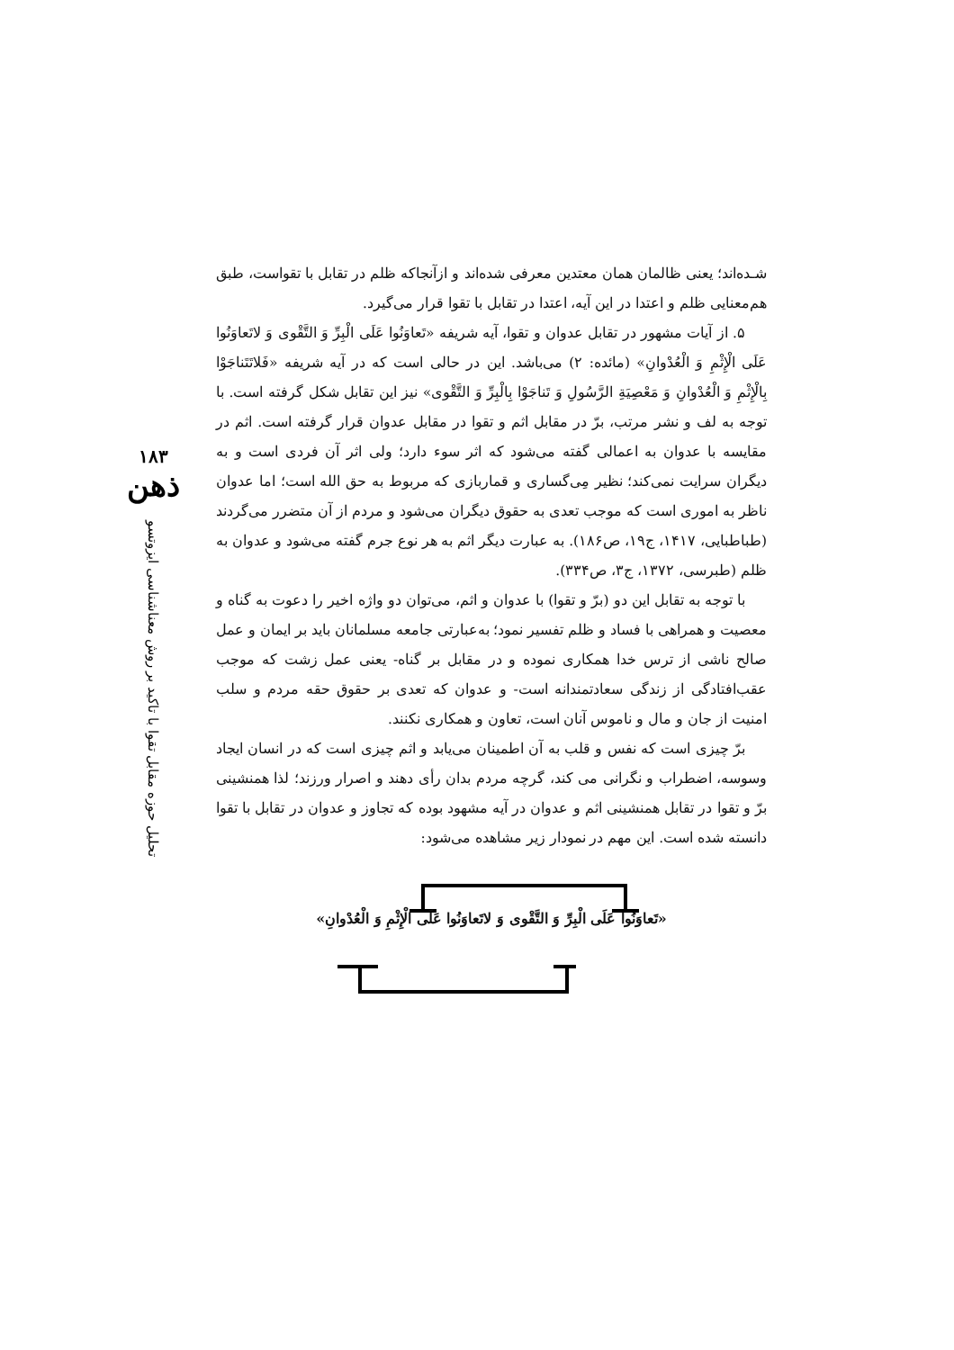۱۸۳
ذهن
تحلیل حوزه مقابل تقوا با تاکید بر روش معناشناسی ایزوتسو
شـده‌اند؛ یعنی ظالمان همان معتدین معرفی شده‌اند و ازآنجاکه ظلم در تقابل با تقواست، طبق هم‌معنایی ظلم و اعتدا در این آیه، اعتدا در تقابل با تقوا قرار می‌گیرد.
۵. از آیات مشهور در تقابل عدوان و تقوا، آیه شریفه «تَعاوَنُوا عَلَی الْبِرِّ وَ التَّقْوی وَ لاتَعاوَنُوا عَلَی الْإِثْمِ وَ الْعُدْوانِ» (مائده: ۲) می‌باشد. این در حالی است که در آیه شریفه «فَلاتَتَناجَوْا بِالْإِثْمِ وَ الْعُدْوانِ وَ مَعْصِیَةِ الرَّسُولِ وَ تَناجَوْا بِالْبِرِّ وَ التَّقْوی» نیز این تقابل شکل گرفته است. با توجه به لف و نشر مرتب، برّ در مقابل اثم و تقوا در مقابل عدوان قرار گرفته است. اثم در مقایسه با عدوان به اعمالی گفته می‌شود که اثر سوء دارد؛ ولی اثر آن فردی است و به دیگران سرایت نمی‌کند؛ نظیر مِی‌گساری و قماربازی که مربوط به حق الله است؛ اما عدوان ناظر به اموری است که موجب تعدی به حقوق دیگران می‌شود و مردم از آن متضرر می‌گردند (طباطبایی، ۱۴۱۷، ج۱۹، ص۱۸۶). به عبارت دیگر اثم به هر نوع جرم گفته می‌شود و عدوان به ظلم (طبرسی، ۱۳۷۲، ج۳، ص۳۳۴).
با توجه به تقابل این دو (برّ و تقوا) با عدوان و اثم، می‌توان دو واژه اخیر را دعوت به گناه و معصیت و همراهی با فساد و ظلم تفسیر نمود؛ به‌عبارتی جامعه مسلمانان باید بر ایمان و عمل صالح ناشی از ترس خدا همکاری نموده و در مقابل بر گناه- یعنی عمل زشت که موجب عقب‌افتادگی از زندگی سعادتمندانه است- و عدوان که تعدی بر حقوق حقه مردم و سلب امنیت از جان و مال و ناموس آنان است، تعاون و همکاری نکنند.
برّ چیزی است که نفس و قلب به آن اطمینان می‌یابد و اثم چیزی است که در انسان ایجاد وسوسه، اضطراب و نگرانی می کند، گرچه مردم بدان رأی دهند و اصرار ورزند؛ لذا همنشینی برّ و تقوا در تقابل همنشینی اثم و عدوان در آیه مشهود بوده که تجاوز و عدوان در تقابل با تقوا دانسته شده است. این مهم در نمودار زیر مشاهده می‌شود:
«تَعاوَنُوا عَلَی الْبِرِّ وَ التَّقْوی وَ لاتَعاوَنُوا عَلَی الْإِثْمِ وَ الْعُدْوانِ»